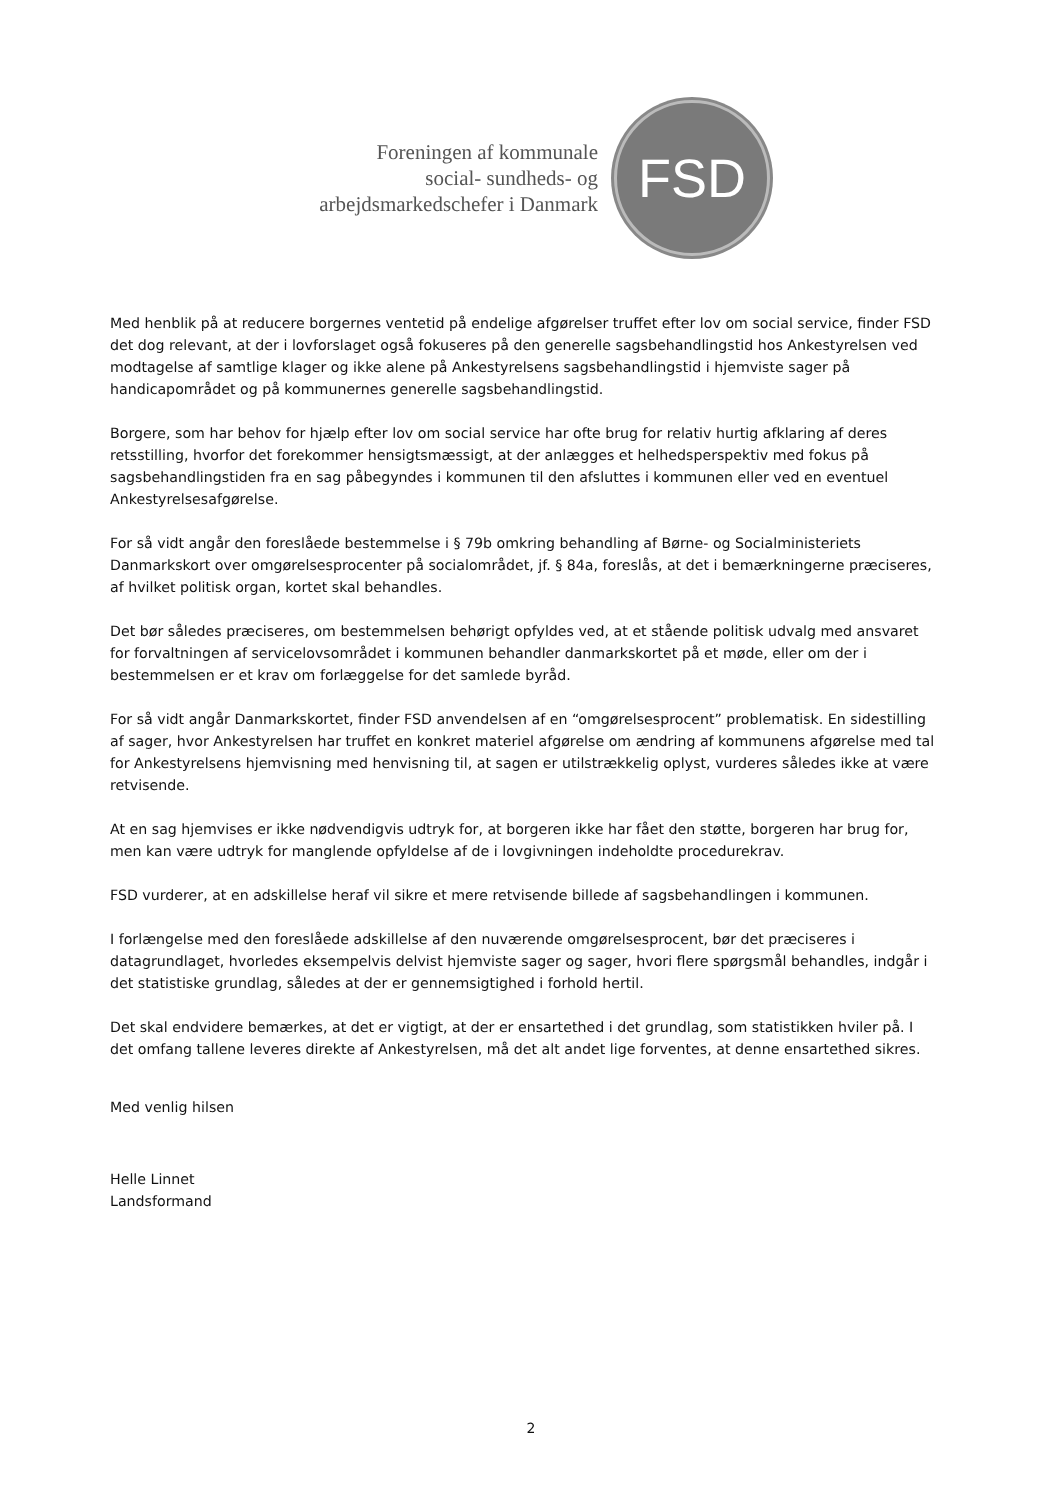Foreningen af kommunale
social- sundheds- og
arbejdsmarkedschefer i Danmark
FSD
Med henblik på at reducere borgernes ventetid på endelige afgørelser truffet efter lov om social service, finder FSD det dog relevant, at der i lovforslaget også fokuseres på den generelle sagsbehandlingstid hos Ankestyrelsen ved modtagelse af samtlige klager og ikke alene på Ankestyrelsens sagsbehandlingstid i hjemviste sager på handicapområdet og på kommunernes generelle sagsbehandlingstid.
Borgere, som har behov for hjælp efter lov om social service har ofte brug for relativ hurtig afklaring af deres retsstilling, hvorfor det forekommer hensigtsmæssigt, at der anlægges et helhedsperspektiv med fokus på sagsbehandlingstiden fra en sag påbegyndes i kommunen til den afsluttes i kommunen eller ved en eventuel Ankestyrelsesafgørelse.
For så vidt angår den foreslåede bestemmelse i § 79b omkring behandling af Børne- og Socialministeriets Danmarkskort over omgørelsesprocenter på socialområdet, jf. § 84a, foreslås, at det i bemærkningerne præciseres, af hvilket politisk organ, kortet skal behandles.
Det bør således præciseres, om bestemmelsen behørigt opfyldes ved, at et stående politisk udvalg med ansvaret for forvaltningen af servicelovsområdet i kommunen behandler danmarkskortet på et møde, eller om der i bestemmelsen er et krav om forlæggelse for det samlede byråd.
For så vidt angår Danmarkskortet, finder FSD anvendelsen af en “omgørelsesprocent” problematisk. En sidestilling af sager, hvor Ankestyrelsen har truffet en konkret materiel afgørelse om ændring af kommunens afgørelse med tal for Ankestyrelsens hjemvisning med henvisning til, at sagen er utilstrækkelig oplyst, vurderes således ikke at være retvisende.
At en sag hjemvises er ikke nødvendigvis udtryk for, at borgeren ikke har fået den støtte, borgeren har brug for, men kan være udtryk for manglende opfyldelse af de i lovgivningen indeholdte procedurekrav.
FSD vurderer, at en adskillelse heraf vil sikre et mere retvisende billede af sagsbehandlingen i kommunen.
I forlængelse med den foreslåede adskillelse af den nuværende omgørelsesprocent, bør det præciseres i datagrundlaget, hvorledes eksempelvis delvist hjemviste sager og sager, hvori flere spørgsmål behandles, indgår i det statistiske grundlag, således at der er gennemsigtighed i forhold hertil.
Det skal endvidere bemærkes, at det er vigtigt, at der er ensartethed i det grundlag, som statistikken hviler på. I det omfang tallene leveres direkte af Ankestyrelsen, må det alt andet lige forventes, at denne ensartethed sikres.
Med venlig hilsen
Helle Linnet
Landsformand
2